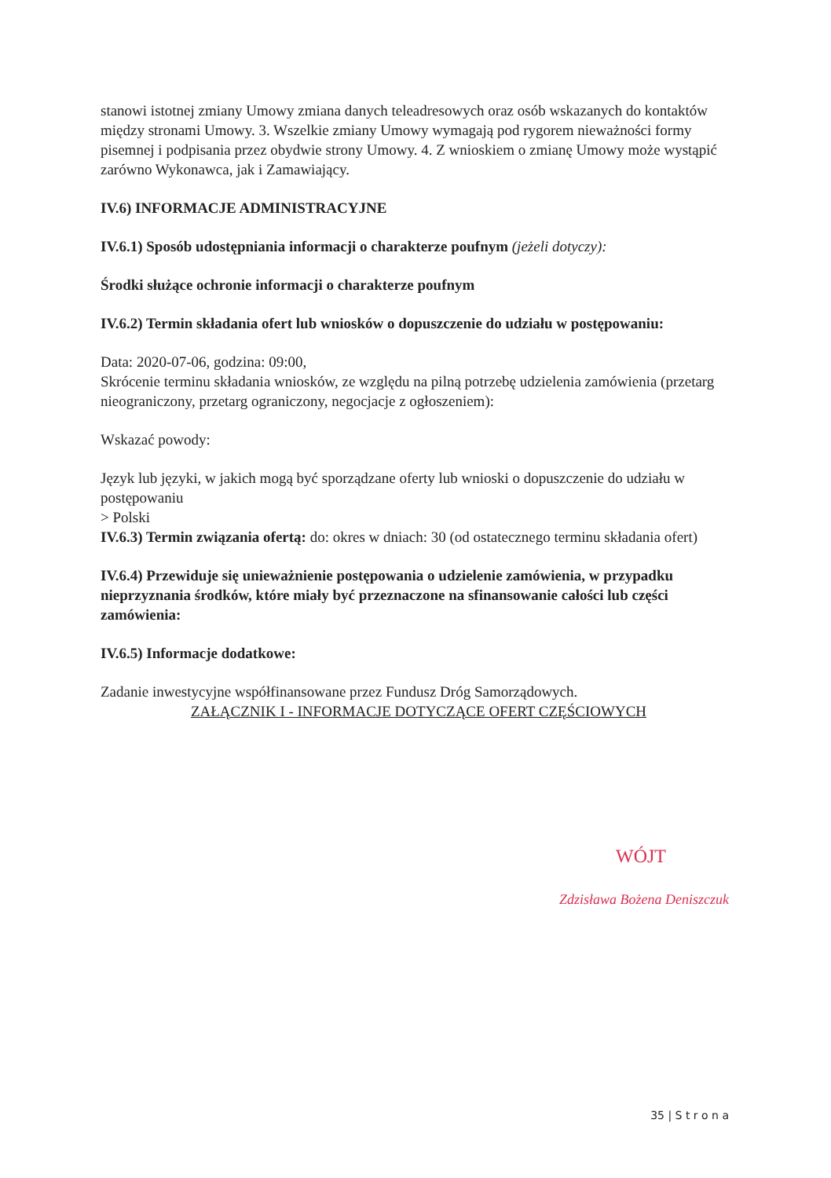stanowi istotnej zmiany Umowy zmiana danych teleadresowych oraz osób wskazanych do kontaktów między stronami Umowy. 3. Wszelkie zmiany Umowy wymagają pod rygorem nieważności formy pisemnej i podpisania przez obydwie strony Umowy. 4. Z wnioskiem o zmianę Umowy może wystąpić zarówno Wykonawca, jak i Zamawiający.
IV.6) INFORMACJE ADMINISTRACYJNE
IV.6.1) Sposób udostępniania informacji o charakterze poufnym (jeżeli dotyczy):
Środki służące ochronie informacji o charakterze poufnym
IV.6.2) Termin składania ofert lub wniosków o dopuszczenie do udziału w postępowaniu:
Data: 2020-07-06, godzina: 09:00,
Skrócenie terminu składania wniosków, ze względu na pilną potrzebę udzielenia zamówienia (przetarg nieograniczony, przetarg ograniczony, negocjacje z ogłoszeniem):
Wskazać powody:
Język lub języki, w jakich mogą być sporządzane oferty lub wnioski o dopuszczenie do udziału w postępowaniu
> Polski
IV.6.3) Termin związania ofertą: do: okres w dniach: 30 (od ostatecznego terminu składania ofert)
IV.6.4) Przewiduje się unieważnienie postępowania o udzielenie zamówienia, w przypadku nieprzyznania środków, które miały być przeznaczone na sfinansowanie całości lub części zamówienia:
IV.6.5) Informacje dodatkowe:
Zadanie inwestycyjne współfinansowane przez Fundusz Dróg Samorządowych.
ZAŁĄCZNIK I - INFORMACJE DOTYCZĄCE OFERT CZĘŚCIOWYCH
WÓJT
Zdzisława Bożena Deniszczuk
35 | S t r o n a